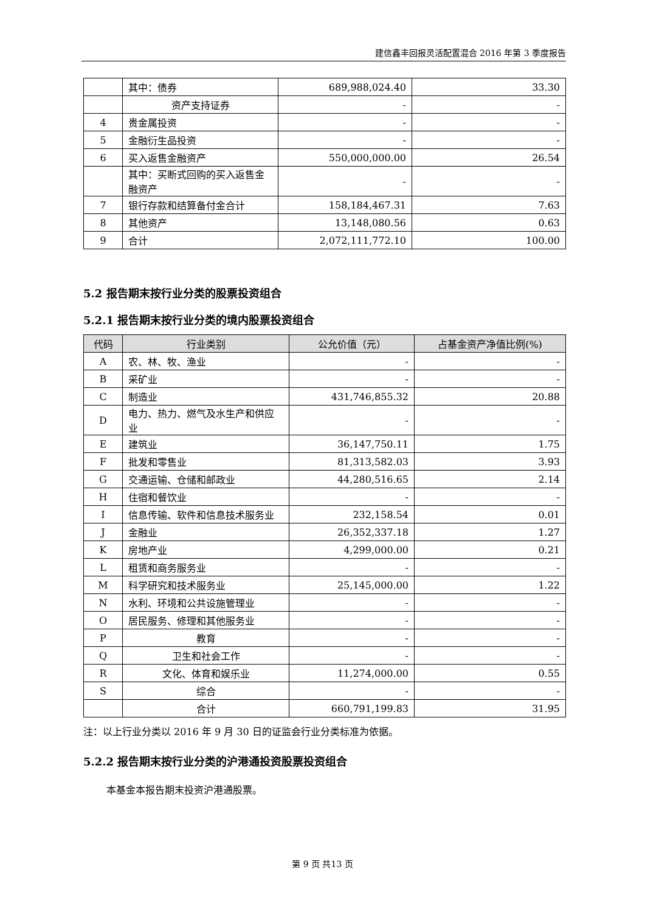建信鑫丰回报灵活配置混合 2016 年第 3 季度报告
| | 其中：债券 | 689,988,024.40 | 33.30 |
| | 资产支持证券 | - | - |
| 4 | 贵金属投资 | - | - |
| 5 | 金融衍生品投资 | - | - |
| 6 | 买入返售金融资产 | 550,000,000.00 | 26.54 |
| | 其中：买断式回购的买入返售金融资产 | - | - |
| 7 | 银行存款和结算备付金合计 | 158,184,467.31 | 7.63 |
| 8 | 其他资产 | 13,148,080.56 | 0.63 |
| 9 | 合计 | 2,072,111,772.10 | 100.00 |
5.2 报告期末按行业分类的股票投资组合
5.2.1 报告期末按行业分类的境内股票投资组合
| 代码 | 行业类别 | 公允价值（元） | 占基金资产净值比例(%) |
| --- | --- | --- | --- |
| A | 农、林、牧、渔业 | - | - |
| B | 采矿业 | - | - |
| C | 制造业 | 431,746,855.32 | 20.88 |
| D | 电力、热力、燃气及水生产和供应业 | - | - |
| E | 建筑业 | 36,147,750.11 | 1.75 |
| F | 批发和零售业 | 81,313,582.03 | 3.93 |
| G | 交通运输、仓储和邮政业 | 44,280,516.65 | 2.14 |
| H | 住宿和餐饮业 | - | - |
| I | 信息传输、软件和信息技术服务业 | 232,158.54 | 0.01 |
| J | 金融业 | 26,352,337.18 | 1.27 |
| K | 房地产业 | 4,299,000.00 | 0.21 |
| L | 租赁和商务服务业 | - | - |
| M | 科学研究和技术服务业 | 25,145,000.00 | 1.22 |
| N | 水利、环境和公共设施管理业 | - | - |
| O | 居民服务、修理和其他服务业 | - | - |
| P | 教育 | - | - |
| Q | 卫生和社会工作 | - | - |
| R | 文化、体育和娱乐业 | 11,274,000.00 | 0.55 |
| S | 综合 | - | - |
| | 合计 | 660,791,199.83 | 31.95 |
注：以上行业分类以 2016 年 9 月 30 日的证监会行业分类标准为依据。
5.2.2 报告期末按行业分类的沪港通投资股票投资组合
本基金本报告期末投资沪港通股票。
第 9 页 共13 页